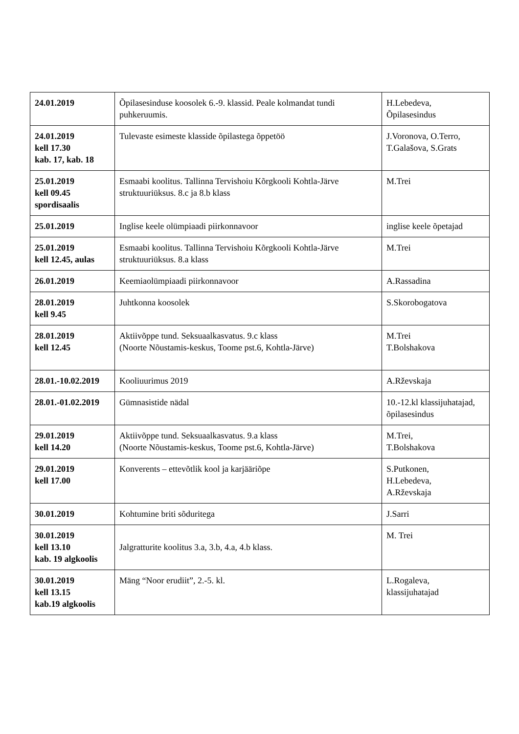| 24.01.2019 | Õpilasesinduse koosolek 6.-9. klassid. Peale kolmandat tundi puhkeruumis. | H.Lebedeva, Õpilasesindus |
| 24.01.2019 kell 17.30 kab. 17, kab. 18 | Tulevaste esimeste klasside õpilastega õppetöö | J.Voronova, O.Terro, T.Galašova, S.Grats |
| 25.01.2019 kell 09.45 spordisaalis | Esmaabi koolitus. Tallinna Tervishoiu Kõrgkooli Kohtla-Järve struktuuriüksus. 8.c ja 8.b klass | M.Trei |
| 25.01.2019 | Inglise keele olümpiaadi piirkonnavoor | inglise keele õpetajad |
| 25.01.2019 kell 12.45, aulas | Esmaabi koolitus. Tallinna Tervishoiu Kõrgkooli Kohtla-Järve struktuuriüksus. 8.a klass | M.Trei |
| 26.01.2019 | Keemiaolümpiaadi piirkonnavoor | A.Rassadina |
| 28.01.2019 kell 9.45 | Juhtkonna koosolek | S.Skorobogatova |
| 28.01.2019 kell 12.45 | Aktiivõppe tund. Seksuaalkasvatus. 9.c klass (Noorte Nõustamis-keskus, Toome pst.6, Kohtla-Järve) | M.Trei T.Bolshakova |
| 28.01.-10.02.2019 | Kooliuurimus 2019 | A.Rževskaja |
| 28.01.-01.02.2019 | Gümnasistide nädal | 10.-12.kl klassijuhatajad, õpilasesindus |
| 29.01.2019 kell 14.20 | Aktiivõppe tund. Seksuaalkasvatus. 9.a klass (Noorte Nõustamis-keskus, Toome pst.6, Kohtla-Järve) | M.Trei, T.Bolshakova |
| 29.01.2019 kell 17.00 | Konverents – ettevõtlik kool ja karjääriõpe | S.Putkonen, H.Lebedeva, A.Rževskaja |
| 30.01.2019 | Kohtumine briti sõduritega | J.Sarri |
| 30.01.2019 kell 13.10 kab. 19 algkoolis | Jalgratturite koolitus 3.a, 3.b, 4.a, 4.b klass. | M. Trei |
| 30.01.2019 kell 13.15 kab.19 algkoolis | Mäng “Noor erudiit”, 2.-5. kl. | L.Rogaleva, klassijuhatajad |